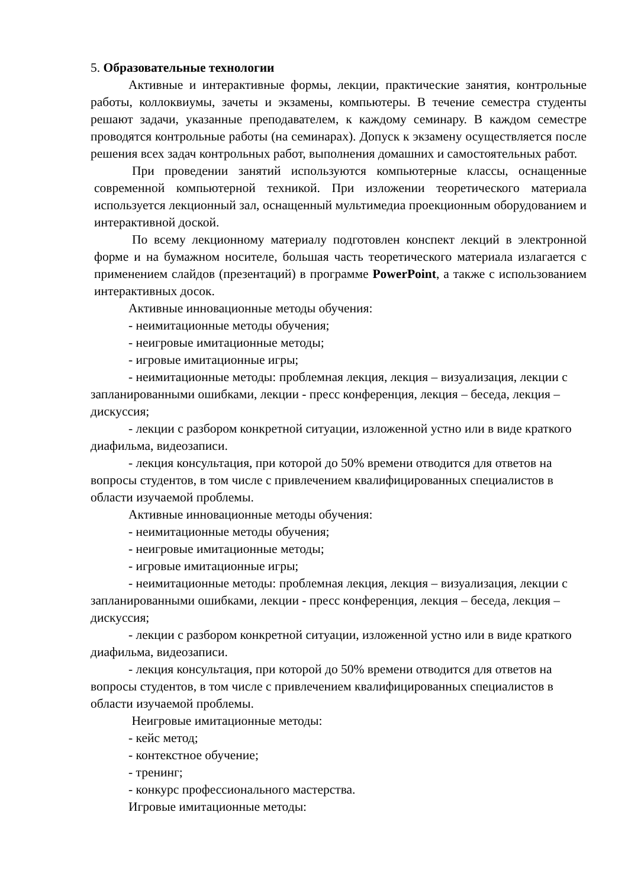5. Образовательные технологии
Активные и интерактивные формы, лекции, практические занятия, контрольные работы, коллоквиумы, зачеты и экзамены, компьютеры. В течение семестра студенты решают задачи, указанные преподавателем, к каждому семинару. В каждом семестре проводятся контрольные работы (на семинарах). Допуск к экзамену осуществляется после решения всех задач контрольных работ, выполнения домашних и самостоятельных работ.
При проведении занятий используются компьютерные классы, оснащенные современной компьютерной техникой. При изложении теоретического материала используется лекционный зал, оснащенный мультимедиа проекционным оборудованием и интерактивной доской.
По всему лекционному материалу подготовлен конспект лекций в электронной форме и на бумажном носителе, большая часть теоретического материала излагается с применением слайдов (презентаций) в программе PowerPoint, а также с использованием интерактивных досок.
Активные инновационные методы обучения:
- неимитационные методы обучения;
- неигровые имитационные методы;
- игровые имитационные игры;
- неимитационные методы: проблемная лекция, лекция – визуализация, лекции с запланированными ошибками, лекции - пресс конференция, лекция – беседа, лекция – дискуссия;
- лекции с разбором конкретной ситуации, изложенной устно или в виде краткого диафильма, видеозаписи.
- лекция консультация, при которой до 50% времени отводится для ответов на вопросы студентов, в том числе с привлечением квалифицированных специалистов в области изучаемой проблемы.
Активные инновационные методы обучения:
- неимитационные методы обучения;
- неигровые имитационные методы;
- игровые имитационные игры;
- неимитационные методы: проблемная лекция, лекция – визуализация, лекции с запланированными ошибками, лекции - пресс конференция, лекция – беседа, лекция – дискуссия;
- лекции с разбором конкретной ситуации, изложенной устно или в виде краткого диафильма, видеозаписи.
- лекция консультация, при которой до 50% времени отводится для ответов на вопросы студентов, в том числе с привлечением квалифицированных специалистов в области изучаемой проблемы.
Неигровые имитационные методы:
- кейс метод;
- контекстное обучение;
- тренинг;
- конкурс профессионального мастерства.
Игровые имитационные методы: